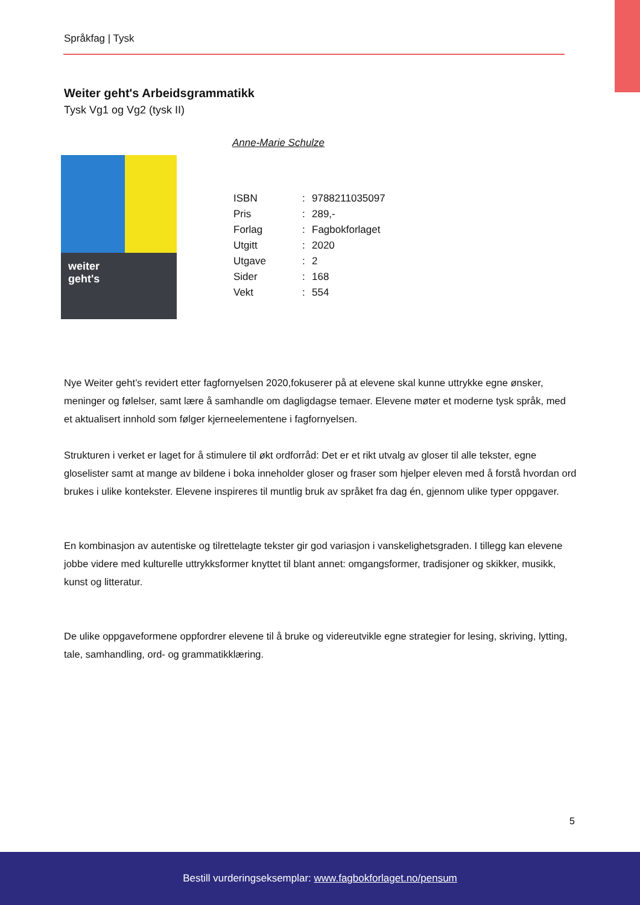Språkfag | Tysk
Weiter geht's Arbeidsgrammatikk
Tysk Vg1 og Vg2 (tysk II)
weiter
geht's
Anne-Marie Schulze
| ISBN | : | 9788211035097 |
| Pris | : | 289,- |
| Forlag | : | Fagbokforlaget |
| Utgitt | : | 2020 |
| Utgave | : | 2 |
| Sider | : | 168 |
| Vekt | : | 554 |
Nye Weiter geht’s revidert etter fagfornyelsen 2020,fokuserer på at elevene skal kunne uttrykke egne ønsker, meninger og følelser, samt lære å samhandle om dagligdagse temaer. Elevene møter et moderne tysk språk, med et aktualisert innhold som følger kjerneelementene i fagfornyelsen.
Strukturen i verket er laget for å stimulere til økt ordforråd: Det er et rikt utvalg av gloser til alle tekster, egne gloselister samt at mange av bildene i boka inneholder gloser og fraser som hjelper eleven med å forstå hvordan ord brukes i ulike kontekster. Elevene inspireres til muntlig bruk av språket fra dag én, gjennom ulike typer oppgaver.
En kombinasjon av autentiske og tilrettelagte tekster gir god variasjon i vanskelighetsgraden. I tillegg kan elevene jobbe videre med kulturelle uttrykksformer knyttet til blant annet: omgangsformer, tradisjoner og skikker, musikk, kunst og litteratur.
De ulike oppgaveformene oppfordrer elevene til å bruke og videreutvikle egne strategier for lesing, skriving, lytting, tale, samhandling, ord- og grammatikklæring.
5
Bestill vurderingseksemplar: www.fagbokforlaget.no/pensum